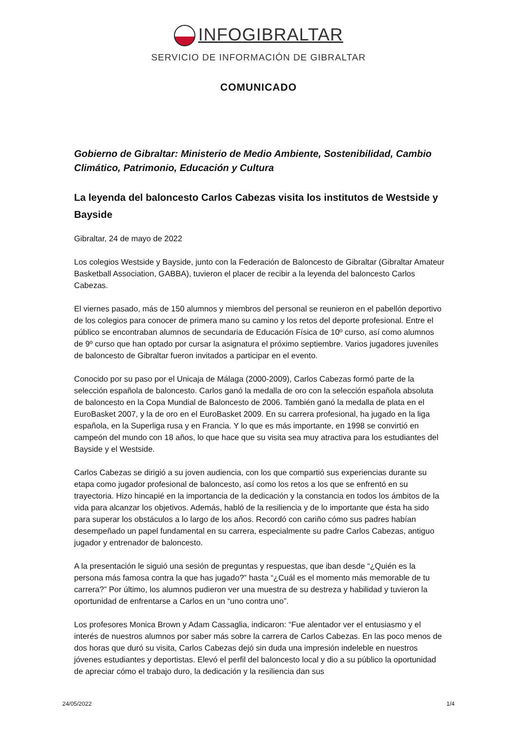INFOGIBRALTAR
SERVICIO DE INFORMACIÓN DE GIBRALTAR
COMUNICADO
Gobierno de Gibraltar: Ministerio de Medio Ambiente, Sostenibilidad, Cambio Climático, Patrimonio, Educación y Cultura
La leyenda del baloncesto Carlos Cabezas visita los institutos de Westside y Bayside
Gibraltar, 24 de mayo de 2022
Los colegios Westside y Bayside, junto con la Federación de Baloncesto de Gibraltar (Gibraltar Amateur Basketball Association, GABBA), tuvieron el placer de recibir a la leyenda del baloncesto Carlos Cabezas.
El viernes pasado, más de 150 alumnos y miembros del personal se reunieron en el pabellón deportivo de los colegios para conocer de primera mano su camino y los retos del deporte profesional. Entre el público se encontraban alumnos de secundaria de Educación Física de 10º curso, así como alumnos de 9º curso que han optado por cursar la asignatura el próximo septiembre. Varios jugadores juveniles de baloncesto de Gibraltar fueron invitados a participar en el evento.
Conocido por su paso por el Unicaja de Málaga (2000-2009), Carlos Cabezas formó parte de la selección española de baloncesto. Carlos ganó la medalla de oro con la selección española absoluta de baloncesto en la Copa Mundial de Baloncesto de 2006. También ganó la medalla de plata en el EuroBasket 2007, y la de oro en el EuroBasket 2009. En su carrera profesional, ha jugado en la liga española, en la Superliga rusa y en Francia. Y lo que es más importante, en 1998 se convirtió en campeón del mundo con 18 años, lo que hace que su visita sea muy atractiva para los estudiantes del Bayside y el Westside.
Carlos Cabezas se dirigió a su joven audiencia, con los que compartió sus experiencias durante su etapa como jugador profesional de baloncesto, así como los retos a los que se enfrentó en su trayectoria. Hizo hincapié en la importancia de la dedicación y la constancia en todos los ámbitos de la vida para alcanzar los objetivos. Además, habló de la resiliencia y de lo importante que ésta ha sido para superar los obstáculos a lo largo de los años. Recordó con cariño cómo sus padres habían desempeñado un papel fundamental en su carrera, especialmente su padre Carlos Cabezas, antiguo jugador y entrenador de baloncesto.
A la presentación le siguió una sesión de preguntas y respuestas, que iban desde “¿Quién es la persona más famosa contra la que has jugado?” hasta “¿Cuál es el momento más memorable de tu carrera?” Por último, los alumnos pudieron ver una muestra de su destreza y habilidad y tuvieron la oportunidad de enfrentarse a Carlos en un “uno contra uno”.
Los profesores Monica Brown y Adam Cassaglia, indicaron: “Fue alentador ver el entusiasmo y el interés de nuestros alumnos por saber más sobre la carrera de Carlos Cabezas. En las poco menos de dos horas que duró su visita, Carlos Cabezas dejó sin duda una impresión indeleble en nuestros jóvenes estudiantes y deportistas. Elevó el perfil del baloncesto local y dio a su público la oportunidad de apreciar cómo el trabajo duro, la dedicación y la resiliencia dan sus
24/05/2022 1/4